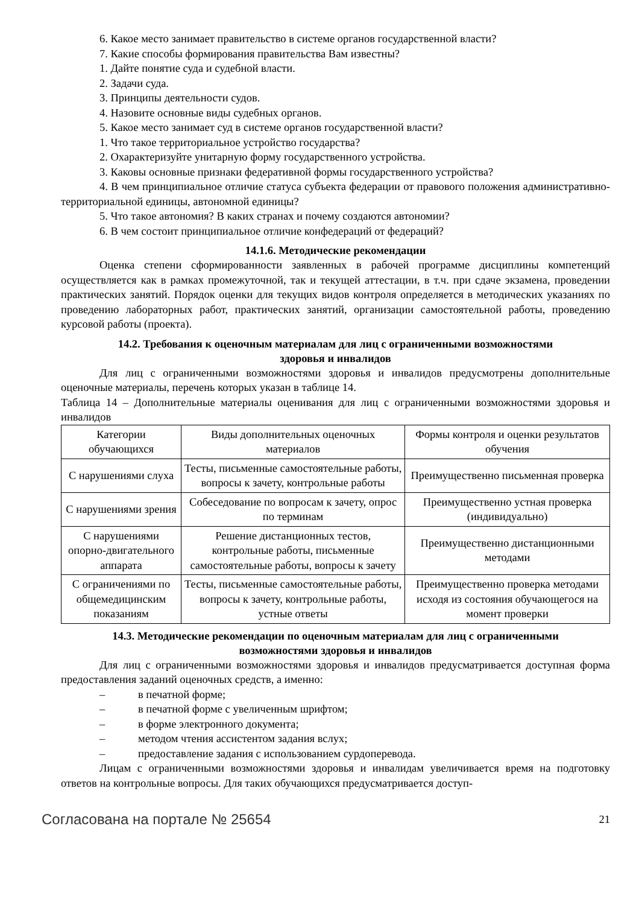6. Какое место занимает правительство в системе органов государственной власти?
7. Какие способы формирования правительства Вам известны?
1. Дайте понятие суда и судебной власти.
2. Задачи суда.
3. Принципы деятельности судов.
4. Назовите основные виды судебных органов.
5. Какое место занимает суд в системе органов государственной власти?
1. Что такое территориальное устройство государства?
2. Охарактеризуйте унитарную форму государственного устройства.
3. Каковы основные признаки федеративной формы государственного устройства?
4. В чем принципиальное отличие статуса субъекта федерации от правового положения административно-территориальной единицы, автономной единицы?
5. Что такое автономия? В каких странах и почему создаются автономии?
6. В чем состоит принципиальное отличие конфедераций от федераций?
14.1.6. Методические рекомендации
Оценка степени сформированности заявленных в рабочей программе дисциплины компетенций осуществляется как в рамках промежуточной, так и текущей аттестации, в т.ч. при сдаче экзамена, проведении практических занятий. Порядок оценки для текущих видов контроля определяется в методических указаниях по проведению лабораторных работ, практических занятий, организации самостоятельной работы, проведению курсовой работы (проекта).
14.2. Требования к оценочным материалам для лиц с ограниченными возможностями
здоровья и инвалидов
Для лиц с ограниченными возможностями здоровья и инвалидов предусмотрены дополнительные оценочные материалы, перечень которых указан в таблице 14.
Таблица 14 – Дополнительные материалы оценивания для лиц с ограниченными возможностями здоровья и инвалидов
| Категории обучающихся | Виды дополнительных оценочных материалов | Формы контроля и оценки результатов обучения |
| С нарушениями слуха | Тесты, письменные самостоятельные работы, вопросы к зачету, контрольные работы | Преимущественно письменная проверка |
| С нарушениями зрения | Собеседование по вопросам к зачету, опрос по терминам | Преимущественно устная проверка (индивидуально) |
| С нарушениями опорно-двигательного аппарата | Решение дистанционных тестов, контрольные работы, письменные самостоятельные работы, вопросы к зачету | Преимущественно дистанционными методами |
| С ограничениями по общемедицинским показаниям | Тесты, письменные самостоятельные работы, вопросы к зачету, контрольные работы, устные ответы | Преимущественно проверка методами исходя из состояния обучающегося на момент проверки |
14.3. Методические рекомендации по оценочным материалам для лиц с ограниченными
возможностями здоровья и инвалидов
Для лиц с ограниченными возможностями здоровья и инвалидов предусматривается доступная форма предоставления заданий оценочных средств, а именно:
– в печатной форме;
– в печатной форме с увеличенным шрифтом;
– в форме электронного документа;
– методом чтения ассистентом задания вслух;
– предоставление задания с использованием сурдоперевода.
Лицам с ограниченными возможностями здоровья и инвалидам увеличивается время на подготовку ответов на контрольные вопросы. Для таких обучающихся предусматривается доступ-
Согласована на портале № 25654 21